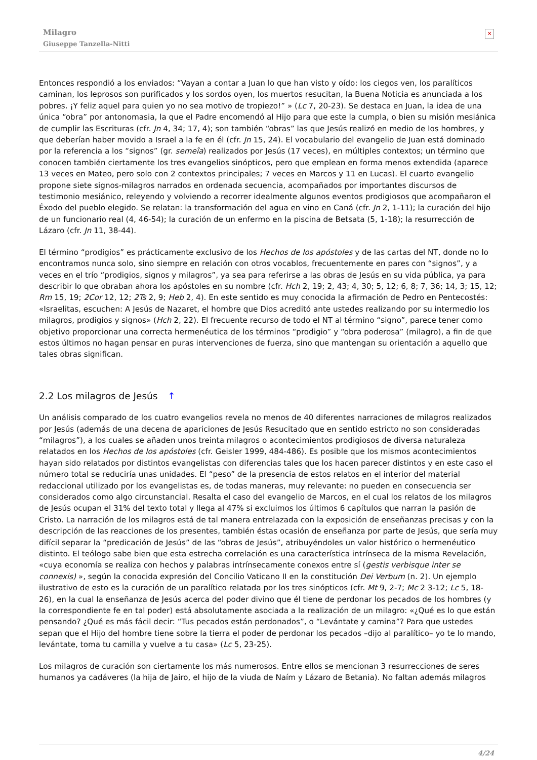Milagro
Giuseppe Tanzella-Nitti
✕
Entonces respondió a los enviados: “Vayan a contar a Juan lo que han visto y oído: los ciegos ven, los paralíticos caminan, los leprosos son purificados y los sordos oyen, los muertos resucitan, la Buena Noticia es anunciada a los pobres. ¡Y feliz aquel para quien yo no sea motivo de tropiezo!” » (Lc 7, 20-23). Se destaca en Juan, la idea de una única “obra” por antonomasia, la que el Padre encomendó al Hijo para que este la cumpla, o bien su misión mesiánica de cumplir las Escrituras (cfr. Jn 4, 34; 17, 4); son también “obras” las que Jesús realizó en medio de los hombres, y que deberían haber movido a Israel a la fe en él (cfr. Jn 15, 24). El vocabulario del evangelio de Juan está dominado por la referencia a los “signos” (gr. semeîa) realizados por Jesús (17 veces), en múltiples contextos; un término que conocen también ciertamente los tres evangelios sinópticos, pero que emplean en forma menos extendida (aparece 13 veces en Mateo, pero solo con 2 contextos principales; 7 veces en Marcos y 11 en Lucas). El cuarto evangelio propone siete signos-milagros narrados en ordenada secuencia, acompañados por importantes discursos de testimonio mesiánico, releyendo y volviendo a recorrer idealmente algunos eventos prodigiosos que acompañaron el Éxodo del pueblo elegido. Se relatan: la transformación del agua en vino en Caná (cfr. Jn 2, 1-11); la curación del hijo de un funcionario real (4, 46-54); la curación de un enfermo en la piscina de Betsata (5, 1-18); la resurrección de Lázaro (cfr. Jn 11, 38-44).
El término “prodigios” es prácticamente exclusivo de los Hechos de los apóstoles y de las cartas del NT, donde no lo encontramos nunca solo, sino siempre en relación con otros vocablos, frecuentemente en pares con “signos”, y a veces en el trío “prodigios, signos y milagros”, ya sea para referirse a las obras de Jesús en su vida pública, ya para describir lo que obraban ahora los apóstoles en su nombre (cfr. Hch 2, 19; 2, 43; 4, 30; 5, 12; 6, 8; 7, 36; 14, 3; 15, 12; Rm 15, 19; 2Cor 12, 12; 2Ts 2, 9; Heb 2, 4). En este sentido es muy conocida la afirmación de Pedro en Pentecostés: «Israelitas, escuchen: A Jesús de Nazaret, el hombre que Dios acreditó ante ustedes realizando por su intermedio los milagros, prodigios y signos» (Hch 2, 22). El frecuente recurso de todo el NT al término “signo”, parece tener como objetivo proporcionar una correcta hermenéutica de los términos “prodigio” y “obra poderosa” (milagro), a fin de que estos últimos no hagan pensar en puras intervenciones de fuerza, sino que mantengan su orientación a aquello que tales obras significan.
2.2 Los milagros de Jesús ↑
Un análisis comparado de los cuatro evangelios revela no menos de 40 diferentes narraciones de milagros realizados por Jesús (además de una decena de apariciones de Jesús Resucitado que en sentido estricto no son consideradas “milagros”), a los cuales se añaden unos treinta milagros o acontecimientos prodigiosos de diversa naturaleza relatados en los Hechos de los apóstoles (cfr. Geisler 1999, 484-486). Es posible que los mismos acontecimientos hayan sido relatados por distintos evangelistas con diferencias tales que los hacen parecer distintos y en este caso el número total se reduciría unas unidades. El “peso” de la presencia de estos relatos en el interior del material redaccional utilizado por los evangelistas es, de todas maneras, muy relevante: no pueden en consecuencia ser considerados como algo circunstancial. Resalta el caso del evangelio de Marcos, en el cual los relatos de los milagros de Jesús ocupan el 31% del texto total y llega al 47% si excluimos los últimos 6 capítulos que narran la pasión de Cristo. La narración de los milagros está de tal manera entrelazada con la exposición de enseñanzas precisas y con la descripción de las reacciones de los presentes, también éstas ocasión de enseñanza por parte de Jesús, que sería muy difícil separar la “predicación de Jesús” de las “obras de Jesús”, atribuyéndoles un valor histórico o hermenéutico distinto. El teólogo sabe bien que esta estrecha correlación es una característica intrínseca de la misma Revelación, «cuya economía se realiza con hechos y palabras intrínsecamente conexos entre sí (gestis verbisque inter se connexis) », según la conocida expresión del Concilio Vaticano II en la constitución Dei Verbum (n. 2). Un ejemplo ilustrativo de esto es la curación de un paralítico relatada por los tres sinópticos (cfr. Mt 9, 2-7; Mc 2 3-12; Lc 5, 18-26), en la cual la enseñanza de Jesús acerca del poder divino que él tiene de perdonar los pecados de los hombres (y la correspondiente fe en tal poder) está absolutamente asociada a la realización de un milagro: «¿Qué es lo que están pensando? ¿Qué es más fácil decir: “Tus pecados están perdonados”, o “Levántate y camina”? Para que ustedes sepan que el Hijo del hombre tiene sobre la tierra el poder de perdonar los pecados –dijo al paralítico– yo te lo mando, levántate, toma tu camilla y vuelve a tu casa» (Lc 5, 23-25).
Los milagros de curación son ciertamente los más numerosos. Entre ellos se mencionan 3 resurrecciones de seres humanos ya cadáveres (la hija de Jairo, el hijo de la viuda de Naím y Lázaro de Betania). No faltan además milagros
4/24